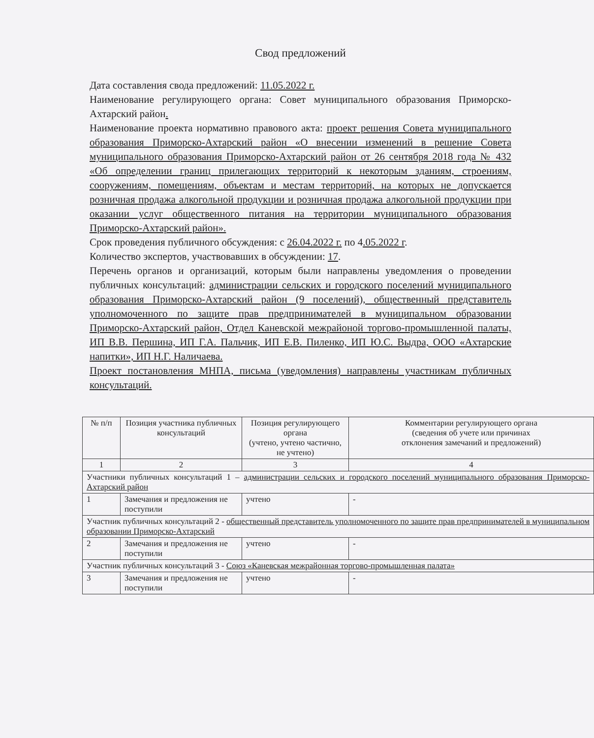Свод предложений
Дата составления свода предложений: 11.05.2022 г.
Наименование регулирующего органа: Совет муниципального образования Приморско-Ахтарский район.
Наименование проекта нормативно правового акта: проект решения Совета муниципального образования Приморско-Ахтарский район «О внесении изменений в решение Совета муниципального образования Приморско-Ахтарский район от 26 сентября 2018 года № 432 «Об определении границ прилегающих территорий к некоторым зданиям, строениям, сооружениям, помещениям, объектам и местам территорий, на которых не допускается розничная продажа алкогольной продукции и розничная продажа алкогольной продукции при оказании услуг общественного питания на территории муниципального образования Приморско-Ахтарский район».
Срок проведения публичного обсуждения: с 26.04.2022 г. по 4.05.2022 г.
Количество экспертов, участвовавших в обсуждении: 17.
Перечень органов и организаций, которым были направлены уведомления о проведении публичных консультаций: администрации сельских и городского поселений муниципального образования Приморско-Ахтарский район (9 поселений), общественный представитель уполномоченного по защите прав предпринимателей в муниципальном образовании Приморско-Ахтарский район, Отдел Каневской межрайоной торгово-промышленной палаты, ИП В.В. Першина, ИП Г.А. Пальчик, ИП Е.В. Пиленко, ИП Ю.С. Выдра, ООО «Ахтарские напитки», ИП Н.Г. Наличаева.
Проект постановления МНПА, письма (уведомления) направлены участникам публичных консультаций.
| № п/п | Позиция участника публичных консультаций | Позиция регулирующего органа (учтено, учтено частично, не учтено) | Комментарии регулирующего органа (сведения об учете или причинах отклонения замечаний и предложений) |
| --- | --- | --- | --- |
| 1 | 2 | 3 | 4 |
| Участники публичных консультаций 1 – администрации сельских и городского поселений муниципального образования Приморско-Ахтарский район | | | |
| 1 | Замечания и предложения не поступили | учтено | - |
| Участник публичных консультаций 2 - общественный представитель уполномоченного по защите прав предпринимателей в муниципальном образовании Приморско-Ахтарский | | | |
| 2 | Замечания и предложения не поступили | учтено | - |
| Участник публичных консультаций 3 - Союз «Каневская межрайонная торгово-промышленная палата» | | | |
| 3 | Замечания и предложения не поступили | учтено | - |